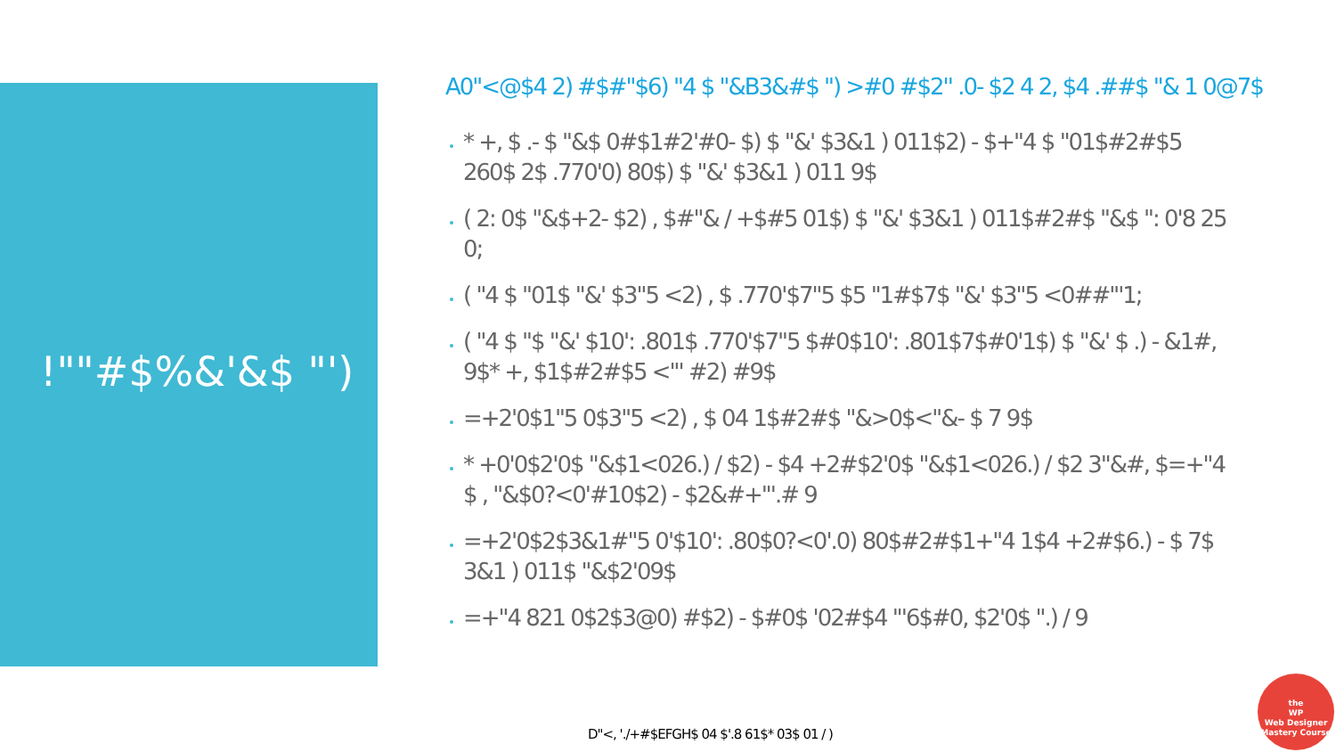!""#$%&'&$ "')
A0"<@$4 2) #$#"$6) "4 $ "&B3&#$ ") >#0 #$2'' .0- $2 4 2, $4 .##$ "& 1 0@7$
* +, $ .- $ "&$ 0#$1#2'#0- $) $ "&' $3&1 ) 011$2) - $+"4 $ "01$#2#$5 260$ 2$ .770'0) 80$) $ "&' $3&1 ) 011 9$
( 2: 0$ "&$+2- $2) , $#"& / +$#5 01$) $ "&' $3&1 ) 011$#2#$ "&$ ": 0'8 25 0;
( "4 $ "01$ "&' $3"5 <2) , $ .770'$7"5 $5 "1#$7$ "&' $3"5 <0##"'1;
( "4 $ "$ "&' $10': .801$ .770'$7"5 $#0$10': .801$7$#0'1$) $ "&' $ .) - &1#, 9$* +, $1$#2#$5 <"' #2) #9$
=+2'0$1"5 0$3"5 <2) , $ 04 1$#2#$ "&>0$<"&- $ 7 9$
* +0'0$2'0$ "&$1<026.) / $2) - $4 +2#$2'0$ "&$1<026.) / $2 3"&#, $=+"4 $ , "&$0?<0'#10$2) - $2&#+"'.# 9
=+2'0$2$3&1#"5 0'$10': .80$0?<0'.0) 80$#2#$1+"4 1$4 +2#$6.) - $ 7$ 3&1 ) 011$ "&$2'09$
=+"4 821 0$2$3@0) #$2) - $#0$ '02#$4 "'6$#0, $2'0$ ".) / 9
D"<, './+#$EFGH$ 04 $'.8 61$* 03$ 01 / )
the
WP
Web Designer
Mastery Course